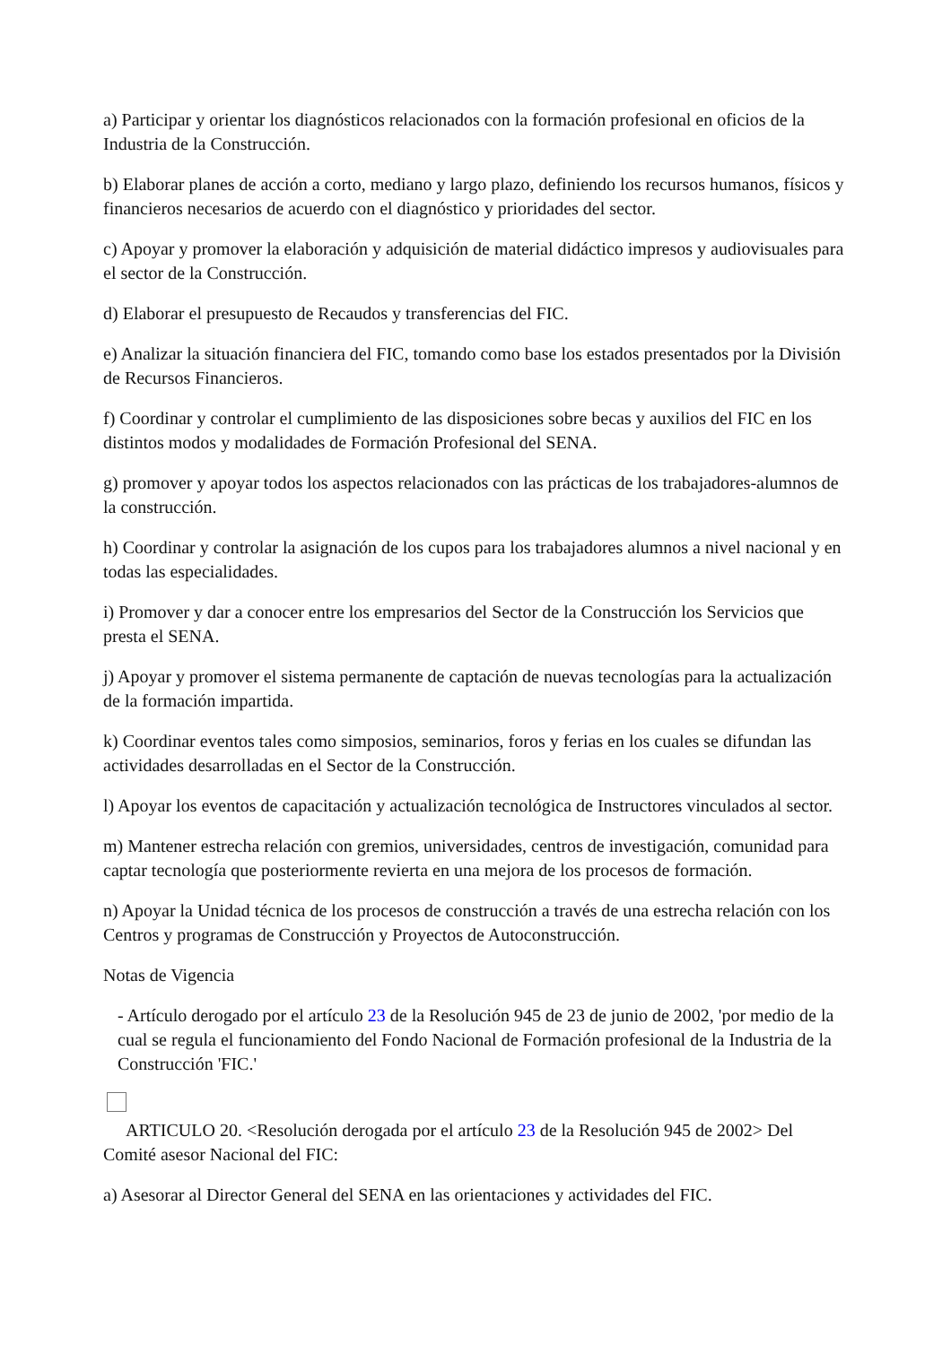a) Participar y orientar los diagnósticos relacionados con la formación profesional en oficios de la Industria de la Construcción.
b) Elaborar planes de acción a corto, mediano y largo plazo, definiendo los recursos humanos, físicos y financieros necesarios de acuerdo con el diagnóstico y prioridades del sector.
c) Apoyar y promover la elaboración y adquisición de material didáctico impresos y audiovisuales para el sector de la Construcción.
d) Elaborar el presupuesto de Recaudos y transferencias del FIC.
e) Analizar la situación financiera del FIC, tomando como base los estados presentados por la División de Recursos Financieros.
f) Coordinar y controlar el cumplimiento de las disposiciones sobre becas y auxilios del FIC en los distintos modos y modalidades de Formación Profesional del SENA.
g) promover y apoyar todos los aspectos relacionados con las prácticas de los trabajadores-alumnos de la construcción.
h) Coordinar y controlar la asignación de los cupos para los trabajadores alumnos a nivel nacional y en todas las especialidades.
i) Promover y dar a conocer entre los empresarios del Sector de la Construcción los Servicios que presta el SENA.
j) Apoyar y promover el sistema permanente de captación de nuevas tecnologías para la actualización de la formación impartida.
k) Coordinar eventos tales como simposios, seminarios, foros y ferias en los cuales se difundan las actividades desarrolladas en el Sector de la Construcción.
l) Apoyar los eventos de capacitación y actualización tecnológica de Instructores vinculados al sector.
m) Mantener estrecha relación con gremios, universidades, centros de investigación, comunidad para captar tecnología que posteriormente revierta en una mejora de los procesos de formación.
n) Apoyar la Unidad técnica de los procesos de construcción a través de una estrecha relación con los Centros y programas de Construcción y Proyectos de Autoconstrucción.
Notas de Vigencia
- Artículo derogado por el artículo 23 de la Resolución 945 de 23 de junio de 2002, 'por medio de la cual se regula el funcionamiento del Fondo Nacional de Formación profesional de la Industria de la Construcción 'FIC.'
ARTICULO 20. <Resolución derogada por el artículo 23 de la Resolución 945 de 2002> Del Comité asesor Nacional del FIC:
a) Asesorar al Director General del SENA en las orientaciones y actividades del FIC.